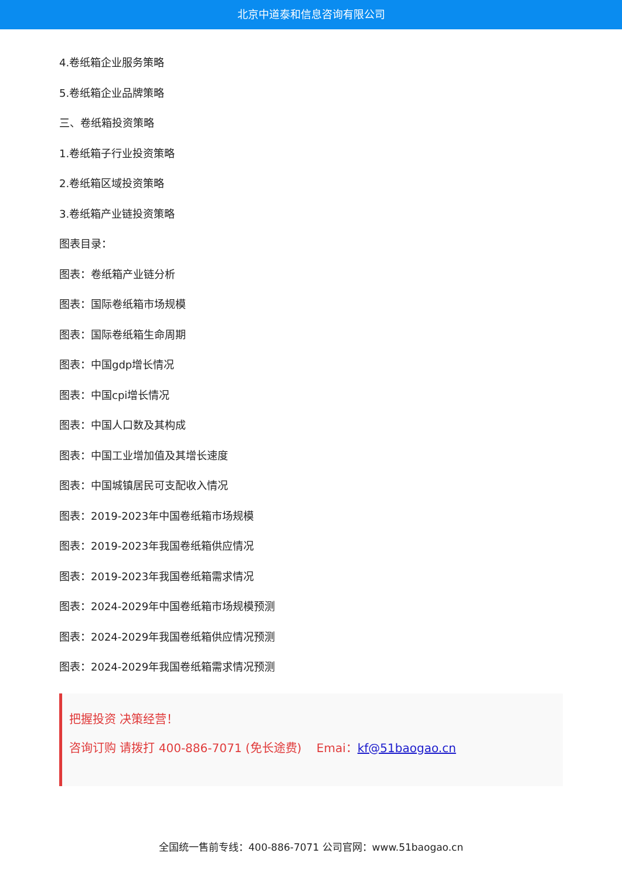北京中道泰和信息咨询有限公司
4.卷纸箱企业服务策略
5.卷纸箱企业品牌策略
三、卷纸箱投资策略
1.卷纸箱子行业投资策略
2.卷纸箱区域投资策略
3.卷纸箱产业链投资策略
图表目录：
图表：卷纸箱产业链分析
图表：国际卷纸箱市场规模
图表：国际卷纸箱生命周期
图表：中国gdp增长情况
图表：中国cpi增长情况
图表：中国人口数及其构成
图表：中国工业增加值及其增长速度
图表：中国城镇居民可支配收入情况
图表：2019-2023年中国卷纸箱市场规模
图表：2019-2023年我国卷纸箱供应情况
图表：2019-2023年我国卷纸箱需求情况
图表：2024-2029年中国卷纸箱市场规模预测
图表：2024-2029年我国卷纸箱供应情况预测
图表：2024-2029年我国卷纸箱需求情况预测
把握投资 决策经营！
咨询订购 请拨打 400-886-7071 (免长途费) Emai：kf@51baogao.cn
全国统一售前专线：400-886-7071 公司官网：www.51baogao.cn